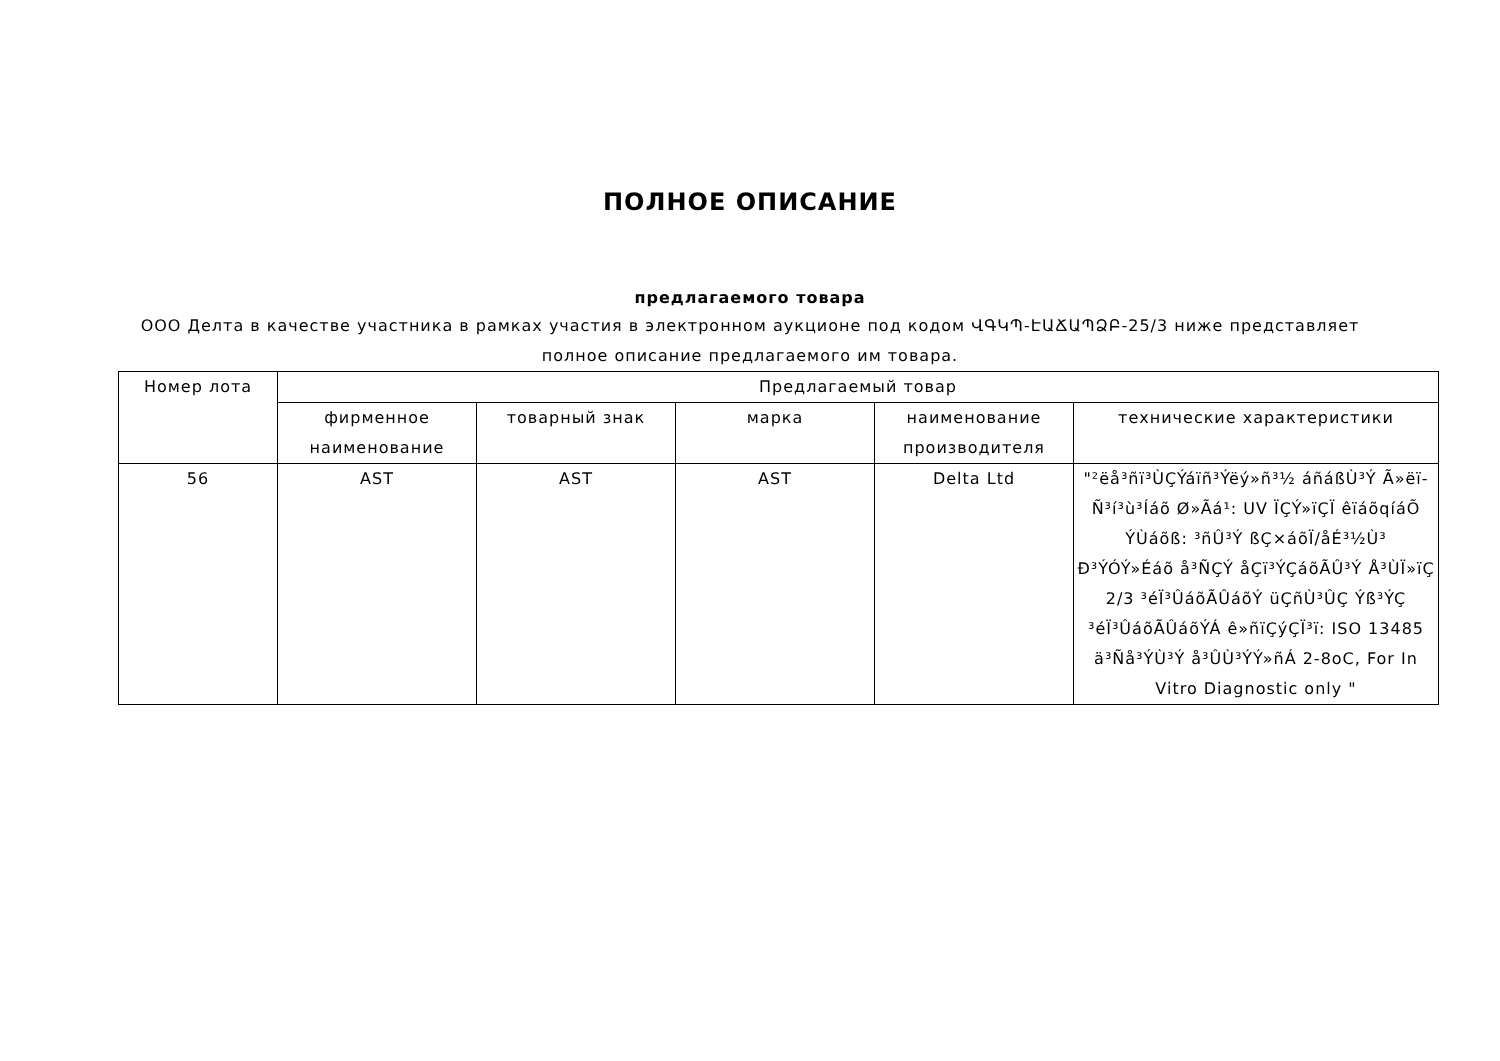ПОЛНОЕ ОПИСАНИЕ
предлагаемого товара
ООО Делта в качестве участника в рамках участия в электронном аукционе под кодом ՎԳԿՊ-ԷԱՃԱՊՁԲ-25/3 ниже представляет полное описание предлагаемого им товара.
| Номер лота | Предлагаемый товар | | | | |
| --- | --- | --- | --- | --- | --- |
| | фирменное наименование | товарный знак | марка | наименование производителя | технические характеристики |
| 56 | AST | AST | AST | Delta Ltd | "²ëå³ñï³ÙÇÝáïñ³Ýëý»ñ³½ áñáßÙ³Ý Ã»ëï- Ñ³í³ù³Íáõ Ø»Ãá¹: UV ÏÇÝ»ïÇÏ êïáõqíáÕ ÝÙáõß: ³ñÛ³Ý ßÇ×áõÏ/åÉ³½Ù³ Ð³ÝÓÝ»Éáõ å³ÑÇÝ åÇï³ÝÇáõÃÛ³Ý Å³ÙÏ»ïÇ 2/3 ³éÏ³ÛáõÃÛáõÝ üÇñÙ³ÛÇ Ýß³ÝÇ ³éÏ³ÛáõÃÛáõÝÁ ê»ñïÇýÇÏ³ï: ISO 13485 ä³Ñå³ÝÙ³Ý å³ÛÙ³ÝÝ»ñÁ 2-8oC, For In Vitro Diagnostic only " |